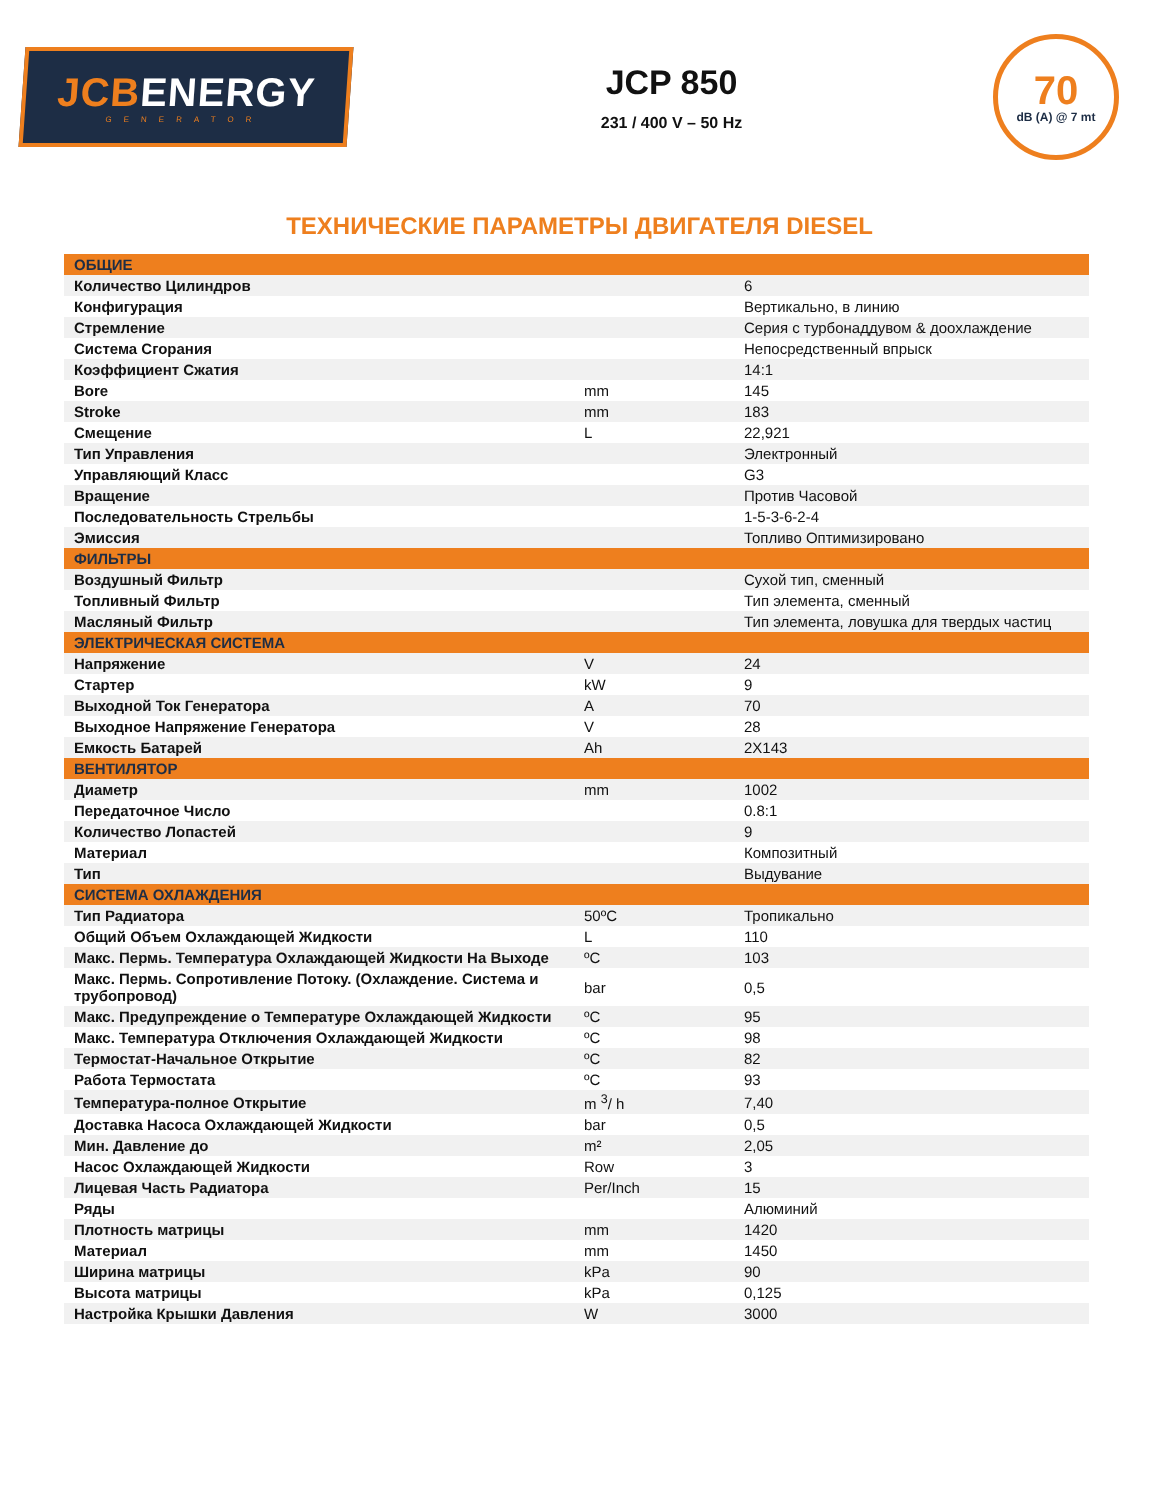JCBENERGY
GENERATOR
JCP 850
231 / 400 V – 50 Hz
70
dB (A) @ 7 mt
ТЕХНИЧЕСКИЕ ПАРАМЕТРЫ ДВИГАТЕЛЯ DIESEL
| ОБЩИЕ | | |
| Количество Цилиндров | | 6 |
| Конфигурация | | Вертикально, в линию |
| Стремление | | Серия с турбонаддувом & доохлаждение |
| Система Сгорания | | Непосредственный впрыск |
| Коэффициент Сжатия | | 14:1 |
| Bore | mm | 145 |
| Stroke | mm | 183 |
| Смещение | L | 22,921 |
| Тип Управления | | Электронный |
| Управляющий Класс | | G3 |
| Вращение | | Против Часовой |
| Последовательность Стрельбы | | 1-5-3-6-2-4 |
| Эмиссия | | Топливо Оптимизировано |
| ФИЛЬТРЫ | | |
| Воздушный Фильтр | | Сухой тип, сменный |
| Топливный Фильтр | | Тип элемента, сменный |
| Масляный Фильтр | | Тип элемента, ловушка для твердых частиц |
| ЭЛЕКТРИЧЕСКАЯ СИСТЕМА | | |
| Напряжение | V | 24 |
| Стартер | kW | 9 |
| Выходной Ток Генератора | A | 70 |
| Выходное Напряжение Генератора | V | 28 |
| Емкость Батарей | Ah | 2X143 |
| ВЕНТИЛЯТОР | | |
| Диаметр | mm | 1002 |
| Передаточное Число | | 0.8:1 |
| Количество Лопастей | | 9 |
| Материал | | Композитный |
| Тип | | Выдувание |
| СИСТЕМА ОХЛАЖДЕНИЯ | | |
| Тип Радиатора | 50ºC | Тропикально |
| Общий Объем Охлаждающей Жидкости | L | 110 |
| Макс. Пермь. Температура Охлаждающей Жидкости На Выходе | ºC | 103 |
| Макс. Пермь. Сопротивление Потоку. (Охлаждение. Система и трубопровод) | bar | 0,5 |
| Макс. Предупреждение о Температуре Охлаждающей Жидкости | ºC | 95 |
| Макс. Температура Отключения Охлаждающей Жидкости | ºC | 98 |
| Термостат-Начальное Открытие | ºC | 82 |
| Работа Термостата | ºC | 93 |
| Температура-полное Открытие | m <sup>3</sup>/ h | 7,40 |
| Доставка Насоса Охлаждающей Жидкости | bar | 0,5 |
| Мин. Давление до | m² | 2,05 |
| Насос Охлаждающей Жидкости | Row | 3 |
| Лицевая Часть Радиатора | Per/Inch | 15 |
| Ряды | | Алюминий |
| Плотность матрицы | mm | 1420 |
| Материал | mm | 1450 |
| Ширина матрицы | kPa | 90 |
| Высота матрицы | kPa | 0,125 |
| Настройка Крышки Давления | W | 3000 |